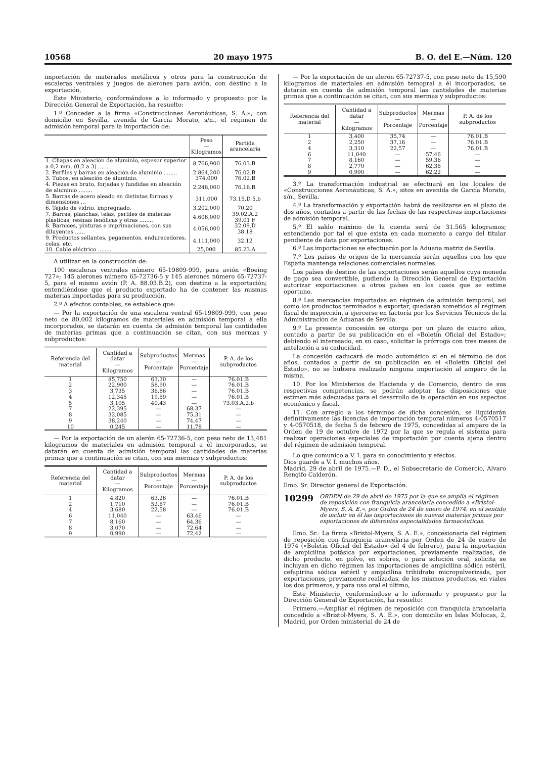10568 20 mayo 1975 B. O. del E.—Núm. 120
importación de materiales metálicos y otros para la construcción de escaleras ventrales y juegos de alerones para avión, con destino a la exportación,
Este Ministerio, conformándose a lo informado y propuesto por la Dirección General de Exportación, ha resuelto:
1.º Conceder a la firma «Construcciones Aeronáuticas, S. A.», con domicilio en Sevilla, avenida de García Morato, s/n., el régimen de admisión temporal para la importación de:
| | Peso — Kilogramos | Partida arancelaria |
| --- | --- | --- |
| 1. Chapas en aleación de aluminio, espesor superior a 0,2 mm. (0,2 a 3) ........ | 8.766,900 | 76.03.B |
| 2. Perfiles y barras en aleación de aluminio ........ | 2.864,200 | 76.02.B |
| 3. Tubos, en aleación de aluminio. | 374,000 | 76.02.B |
| 4. Piezas en bruto, forjadas y fundidas en aleación de aluminio ........ | 2.248,000 | 76.16.B |
| 5. Barras de acero aleado en distintas formas y dimensiones ... | 311,000 | 73.15.D 5.b |
| 6. Tejido de vidrio, impregnado. | 3.202,000 | 70.20 |
| 7. Barras, planchas, telas, perfiles de materias plásticas, resinas fenólicas y otras ........ | 4.606,000 | 39.02.A.2 39.01 F |
| 8. Barnices, pinturas e imprimaciones, con sus diluyentes ...... | 4.056,000 | 32.09.D 38.18 |
| 9. Productos sellantes, pegamentos, endurecedores, colas, etc. | 4.111,000 | 32.12 |
| 10. Cable eléctrico ........ | 25,000 | 85.23.A |
A utilizar en la construcción de:
100 escaleras ventrales número 65-19809-999, para avión «Boeing 727»; 145 alerones número 65-72736-5 y 145 alerones número 65-72737-5, para el mismo avión (P. A. 88.03.B.2), con destino a la exportación; entendiéndose que el producto exportado ha de contener las mismas materias importadas para su producción.
2.º A efectos contables, se establece que:
— Por la exportación de una escalera ventral 65-19809-999, con peso neto de 80,002 kilogramos de materiales en admisión temporal a ella incorporados, se datarán en cuenta de admisión temporal las cantidades de materias primas que a continuación se citan, con sus mermas y subproductos:
| Referencia del material | Cantidad a datar — Kilogramos | Subproductos — Porcentaje | Mermas — Porcentaje | P. A. de los subproductos |
| --- | --- | --- | --- | --- |
| 1 | 85,750 | 63,30 | — | 76.01.B |
| 2 | 22,900 | 58,90 | — | 76.01.B |
| 3 | 3,735 | 36,86 | — | 76.01.B |
| 4 | 12,345 | 19,59 | — | 76.01.B |
| 5 | 3,105 | 40,43 | — | 73.03.A.2.b |
| 7 | 22,395 | — | 68,37 | — |
| 8 | 32,085 | — | 75,31 | — |
| 9 | 38,240 | — | 74,47 | — |
| 10 | 0,245 | — | 11,78 | — |
— Por la exportación de un alerón 65-72736-5, con peso neto de 13,481 kilogramos de materiales en admisión temporal a él incorporados, se datarán en cuenta de admisión temporal las cantidades de materias primas que a continuación se citan, con sus mermas y subproductos:
| Referencia del material | Cantidad a datar — Kilogramos | Subproductos — Porcentaje | Mermas — Porcentaje | P. A. de los subproductos |
| --- | --- | --- | --- | --- |
| 1 | 4,820 | 63,26 | — | 76.01.B |
| 2 | 1,710 | 52,87 | — | 76.01.B |
| 4 | 3,680 | 22,58 | — | 76.01.B |
| 6 | 11,040 | — | 63,46 | — |
| 7 | 8,160 | — | 64,36 | — |
| 8 | 3,070 | — | 72,64 | — |
| 9 | 0,990 | — | 72,42 | — |
— Por la exportación de un alerón 65-72737-5, con peso neto de 15,590 kilogramos de materiales en admisión temopral a él incorporados, se datarán en cuenta de admisión temporal las cantidades de materias primas que a continuación se citan, con sus mermas y subproductos:
| Referencia del material | Cantidad a datar — Kilogramos | Subproductos — Porcentaje | Mermas — Porcentaje | P. A. de los subproductos |
| --- | --- | --- | --- | --- |
| 1 | 3,400 | 35,74 | — | 76.01.B |
| 2 | 2,250 | 37,16 | — | 76.01.B |
| 4 | 3,310 | 22,57 | — | 76.01.B |
| 6 | 11,040 | — | 57,46 | — |
| 7 | 8,160 | — | 59,36 | — |
| 8 | 2,770 | — | 62,38 | — |
| 9 | 0,990 | — | 62,22 | — |
3.º La transformación industrial se efectuará en los locales de «Construcciones Aeronáuticas, S. A.», sitos en avenida de García Morato, s/n., Sevilla.
4.º La transformación y exportación habrá de realizarse en el plazo de dos años, contados a partir de las fechas de las respectivas importaciones de admisión temporal.
5.º El saldo máximo de la cuenta será de 31.565 kilogramos; entendiendo por tal el que exista en cada momento a cargo del titular pendiente de data por exportaciones.
6.º Las importaciones se efectuarán por la Aduana matriz de Sevilla.
7.º Los países de origen de la mercancía serán aquellos con los que España mantenga relaciones comerciales normales.
Los países de destino de las exportaciones serán aquellos cuya moneda de pago sea convertible, pudiendo la Dirección General de Exportación autorizar exportaciones a otros países en los casos que se estime oportuno.
8.º Las mercancías importadas en régimen de admisión temporal, así como los productos terminados a exportar, quedarán sometidos al régimen fiscal de inspección, a ejercerse en factoría por los Servicios Técnicos de la Administración de Aduanas de Sevilla.
9.º La presente concesión se otorga por un plazo de cuatro años, contado a partir de su publicación en el «Boletín Oficial del Estado»; debiendo el interesado, en su caso, solicitar la prórroga con tres meses de antelación a su caducidad.
La concesión caducará de modo automático si en el término de dos años, contados a partir de su publicación en el «Boletín Oficial del Estado», no se hubiera realizado ninguna importación al amparo de la misma.
10. Por los Ministerios de Hacienda y de Comercio, dentro de sus respectivas competencias, se podrán adoptar las disposiciones que estimen más adecuadas para el desarrollo de la operación en sus aspectos económico y fiscal.
11. Con arreglo a los términos de dicha concesión, se liquidarán definitivamente las licencias de importación temporal números 4-0570517 y 4-0570518, de fecha 5 de febrero de 1975, concedidas al amparo de la Orden de 19 de octubre de 1972 por la que se regula el sistema para realizar operaciones especiales de importación por cuenta ajena dentro del régimen de admisión temporal.
Lo que comunico a V. I. para su conocimiento y efectos.
Dios guarde a V. I. muchos años.
Madrid, 29 de abril de 1975.—P. D., el Subsecretario de Comercio, Alvaro Rengifo Calderón.
Ilmo. Sr. Director general de Exportación.
10299 ORDEN de 29 de abril de 1975 por la que se amplía el régimen de reposición con franquicia arancelaria concedido a «Bristol-Myers, S. A. E.», por Orden de 24 de enero de 1974, en el sentido de incluir en él las importaciones de nuevas materias primas por exportaciones de diferentes especialidades farmacéuticas.
Ilmo. Sr.: La firma «Bristol-Myers, S. A. E.», concesionaria del régimen de reposición con franquicia arancelaria por Orden de 24 de enero de 1974 («Boletín Oficial del Estado» del 4 de febrero), para la importación de ampicilina potásica por exportaciones, previamente realizadas, de dicho producto, en polvo, en sobres, o para solución oral, solicita se incluyan en dicho régimen las importaciones de ampicilina sódica estéril, cefapirina sódica estéril y ampicilina trihidrato micropulverizada, por exportaciones, previamente realizadas, de los mismos productos, en viales los dos primeros, y para uso oral el último,
Este Ministerio, conformándose a lo informado y propuesto por la Dirección General de Exportación, ha resuelto:
Primero.—Ampliar el régimen de reposición con franquicia arancelaria concedido a «Bristol-Myers, S. A. E.», con domicilio en Islas Molucas, 2, Madrid, por Orden ministerial de 24 de